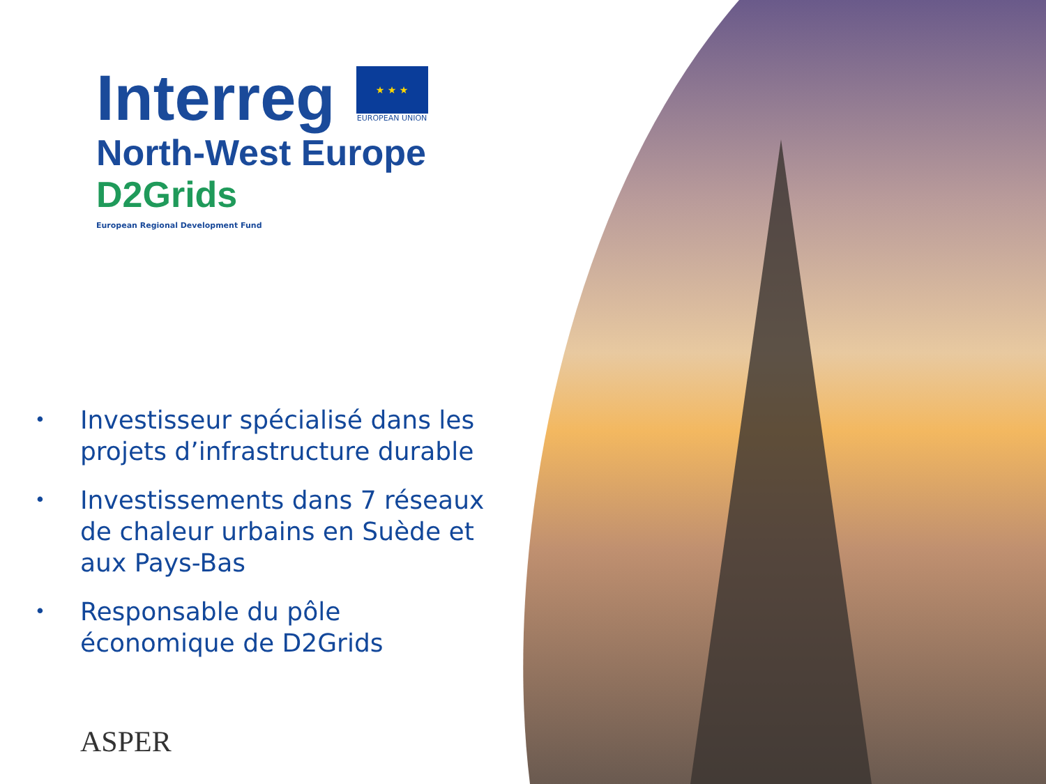Interreg
★ ★ ★
EUROPEAN UNION
North-West Europe
D2Grids
European Regional Development Fund
• Investisseur spécialisé dans les projets d’infrastructure durable
• Investissements dans 7 réseaux de chaleur urbains en Suède et aux Pays-Bas
• Responsable du pôle économique de D2Grids
ASPER